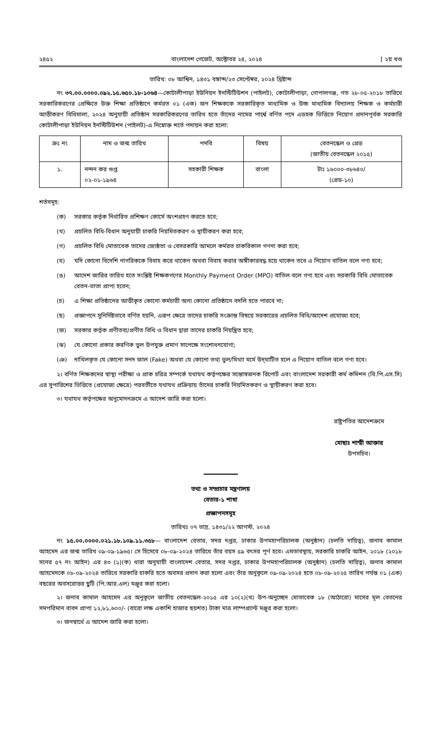২৪৫২ বাংলাদেশ গেজেট, অক্টোবর ২৪, ২০২৪ [ ২য় খণ্ড
তারিখ: ০৮ আশ্বিন, ১৪৩১ বঙ্গাব্দ/২৩ সেপ্টেম্বর, ২০২৪ খ্রিষ্টাব্দ
নং ৩৭.০০.০০০০.০৯২.১৫.৬৫০.১৮-১০৬৪—কোটালীপাড়া ইউনিয়ন ইনস্টিটিউশন (পাইলট), কোটালীপাড়া, গোপালগঞ্জ, গত ২৮-০৫-২০১৮ তারিখে সরকারিকরণের প্রেক্ষিতে উক্ত শিক্ষা প্রতিষ্ঠানে কর্মরত ০১ (এক) জন শিক্ষককে সরকারিকৃত মাধ্যমিক ও উচ্চ মাধ্যমিক বিদ্যালয় শিক্ষক ও কর্মচারী আত্তীকরণ বিধিমালা, ২০২৪ অনুযায়ী প্রতিষ্ঠান সরকারিকরণের তারিখ হতে তাঁদের নামের পার্শ্বে বর্ণিত পদে এডহক ভিত্তিতে নিয়োগ প্রদানপূর্বক সরকারি কোটালীপাড়া ইউনিয়ন ইনস্টিটিউশন (পাইলট)-এ নিম্নোক্ত শর্তে পদায়ন করা হলো:
| ক্রঃ নং | নাম ও জন্ম তারিখ | পদবি | বিষয় | বেতনস্কেল ও গ্রেড (জাতীয় বেতনস্কেল ২০১৫) |
| --- | --- | --- | --- | --- |
| ১. | নন্দন কর গুপ্ত ০২-০১-১৯৬৪ | সহকারী শিক্ষক | বাংলা | টাঃ ১৬০০০-৩৮৬৪০/ (গ্রেড-১০) |
শর্তসমূহ:
(ক) সরকার কর্তৃক নির্ধারিত প্রশিক্ষণ কোর্সে অংশগ্রহণ করতে হবে;
(খ) প্রচলিত বিধি-বিধান অনুযায়ী চাকরি নিয়মিতকরণ ও স্থায়ীকরণ করা হবে;
(গ) প্রচলিত বিধি মোতাবেক তাদের জ্যেষ্ঠতা ও বেসরকারি আমলে কর্মরত চাকরিকাল গণনা করা হবে;
(ঘ) যদি কোনো বিদেশি নাগরিককে বিবাহ করে থাকেন অথবা বিবাহ করার অঙ্গীকারবদ্ধ হয়ে থাকেন তবে এ নিয়োগ বাতিল বলে গণ্য হবে;
(ঙ) আদেশ জারির তারিখ হতে সংশ্লিষ্ট শিক্ষকগণের Monthly Payment Order (MPO) বাতিল বলে গণ্য হবে এবং সরকারি বিধি মোতাবেক বেতন-ভাতা প্রাপ্য হবেন;
(চ) এ শিক্ষা প্রতিষ্ঠানের আত্তীকৃত কোনো কর্মচারী অন্য কোনো প্রতিষ্ঠানে বদলি হতে পারবে না;
(ছ) প্রজ্ঞাপনে সুনির্দিষ্টভাবে বর্ণিত হয়নি, এরূপ ক্ষেত্রে তাদের চাকরি সংক্রান্ত বিষয়ে সরকারের প্রচলিত বিধি/আদেশ প্রযোজ্য হবে;
(জ) সরকার কর্তৃক প্রণীতব্য/প্রণীত বিধি ও বিধান দ্বারা তাদের চাকরি নিয়ন্ত্রিত হবে;
(ঝ) যে কোনো প্রকার করণিক ভুল উপযুক্ত প্রমাণ সাপেক্ষে সংশোধনযোগ্য;
(ঞ) দাখিলকৃত যে কোনো সনদ জাল (Fake) অথবা যে কোনো তথ্য ভুল/মিথ্যা মর্মে উদ্‌ঘাটিত হলে এ নিয়োগ বাতিল বলে গণ্য হবে।
২। বর্ণিত শিক্ষকদের স্বাস্থ্য পরীক্ষা ও প্রাক চরিত্র সম্পর্কে যথাযথ কর্তৃপক্ষের সন্তোষজনক রিপোর্ট এবং বাংলাদেশ সরকারী কর্ম কমিশন (বি.পি.এস.সি) এর সুপারিশের ভিত্তিতে (প্রযোজ্য ক্ষেত্রে) পরবর্তীতে যথাযথ প্রক্রিয়ায় তাঁদের চাকরি নিয়মিতকরণ ও স্থায়ীকরণ করা হবে।
৩। যথাযথ কর্তৃপক্ষের অনুমোদনক্রমে এ আদেশ জারি করা হলো।
রাষ্ট্রপতির আদেশক্রমে
মোছাঃ শাম্মী আক্তার
উপসচিব।
তথ্য ও সম্প্রচার মন্ত্রণালয়
বেতার-১ শাখা
প্রজ্ঞাপনসমূহ
তারিখঃ ০৭ ভাদ্র, ১৪৩১/২২ আগস্ট, ২০২৪
নং ১৫.০০.০০০০.০২১.১৮.১০৯.১১.৩৫৮— বাংলাদেশ বেতার, সদর দপ্তর, ঢাকার উপমহাপরিচালক (অনুষ্ঠান) (চলতি দায়িত্ব), জনাব কামাল আহমেদ এর জন্ম তারিখ ০৯-০৯-১৯৬৫। সে হিসেবে ০৮-০৯-২০২৪ তারিখে তাঁর বয়স ৫৯ বৎসর পূর্ণ হবে। এমতাবস্থায়, সরকারি চাকরি আইন, ২০১৮ (২০১৮ সনের ৫৭ নং আইন) এর ৪৩ (১)(ক) ধারা অনুযায়ী বাংলাদেশ বেতার, সদর দপ্তর, ঢাকার উপমহাপরিচালক (অনুষ্ঠান) (চলতি দায়িত্ব), জনাব কামাল আহমেদকে ০৮-০৯-২০২৪ তারিখে সরকারি চাকরি হতে অবসর প্রদান করা হলো এবং তাঁর অনুকূলে ০৯-০৯-২০২৪ হতে ০৮-০৯-২০২৫ তারিখ পর্যন্ত ০১ (এক) বছরের অবসরোত্তর ছুটি (পি.আর.এল) মঞ্জুর করা হলো।
২। জনাব কামাল আহমেদ এর অনুকূলে জাতীয় বেতনস্কেল-২০১৫ এর ১০(২)(খ) উপ-অনুচ্ছেদ মোতাবেক ১৮ (আঠারো) মাসের মূল বেতনের সমপরিমান বাবদ প্রাপ্য ১২,৮১,৬০০/- (বারো লক্ষ একাশি হাজার ছয়শত) টাকা মাত্র লাম্পগ্র্যান্ট মঞ্জুর করা হলো।
৩। জনস্বার্থে এ আদেশ জারি করা হলো।